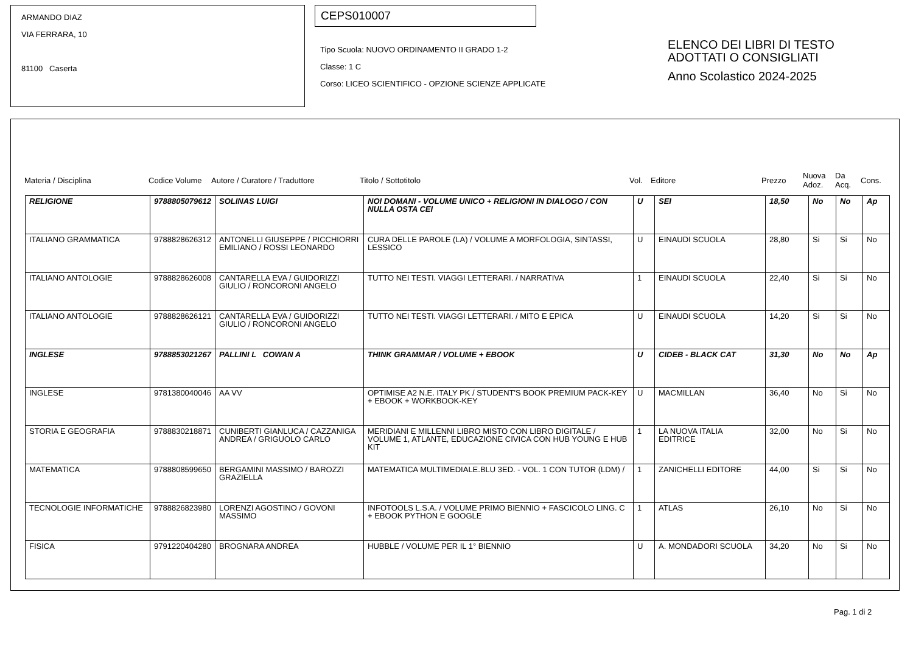ARMANDO DIAZ
VIA FERRARA, 10
81100 Caserta
CEPS010007
Tipo Scuola: NUOVO ORDINAMENTO II GRADO 1-2
Classe: 1 C
Corso: LICEO SCIENTIFICO - OPZIONE SCIENZE APPLICATE
ELENCO DEI LIBRI DI TESTO
ADOTTATI O CONSIGLIATI
Anno Scolastico 2024-2025
Materia / Disciplina Codice Volume Autore / Curatore / Traduttore Titolo / Sottotitolo Vol. Editore Prezzo Nuova Adoz. Da Acq. Cons.
| RELIGIONE | 9788805079612 | SOLINAS LUIGI | NOI DOMANI - VOLUME UNICO + RELIGIONI IN DIALOGO / CON NULLA OSTA CEI | U | SEI | 18,50 | No | No | Ap |
| ITALIANO GRAMMATICA | 9788828626312 | ANTONELLI GIUSEPPE / PICCHIORRI EMILIANO / ROSSI LEONARDO | CURA DELLE PAROLE (LA) / VOLUME A MORFOLOGIA, SINTASSI, LESSICO | U | EINAUDI SCUOLA | 28,80 | Si | Si | No |
| ITALIANO ANTOLOGIE | 9788828626008 | CANTARELLA EVA / GUIDORIZZI GIULIO / RONCORONI ANGELO | TUTTO NEI TESTI. VIAGGI LETTERARI. / NARRATIVA | 1 | EINAUDI SCUOLA | 22,40 | Si | Si | No |
| ITALIANO ANTOLOGIE | 9788828626121 | CANTARELLA EVA / GUIDORIZZI GIULIO / RONCORONI ANGELO | TUTTO NEI TESTI. VIAGGI LETTERARI. / MITO E EPICA | U | EINAUDI SCUOLA | 14,20 | Si | Si | No |
| INGLESE | 9788853021267 | PALLINI L COWAN A | THINK GRAMMAR / VOLUME + EBOOK | U | CIDEB - BLACK CAT | 31,30 | No | No | Ap |
| INGLESE | 9781380040046 | AA VV | OPTIMISE A2 N.E. ITALY PK / STUDENT'S BOOK PREMIUM PACK-KEY + EBOOK + WORKBOOK-KEY | U | MACMILLAN | 36,40 | No | Si | No |
| STORIA E GEOGRAFIA | 9788830218871 | CUNIBERTI GIANLUCA / CAZZANIGA ANDREA / GRIGUOLO CARLO | MERIDIANI E MILLENNI LIBRO MISTO CON LIBRO DIGITALE / VOLUME 1, ATLANTE, EDUCAZIONE CIVICA CON HUB YOUNG E HUB KIT | 1 | LA NUOVA ITALIA EDITRICE | 32,00 | No | Si | No |
| MATEMATICA | 9788808599650 | BERGAMINI MASSIMO / BAROZZI GRAZIELLA | MATEMATICA MULTIMEDIALE.BLU 3ED. - VOL. 1 CON TUTOR (LDM) / | 1 | ZANICHELLI EDITORE | 44,00 | Si | Si | No |
| TECNOLOGIE INFORMATICHE | 9788826823980 | LORENZI AGOSTINO / GOVONI MASSIMO | INFOTOOLS L.S.A. / VOLUME PRIMO BIENNIO + FASCICOLO LING. C + EBOOK PYTHON E GOOGLE | 1 | ATLAS | 26,10 | No | Si | No |
| FISICA | 9791220404280 | BROGNARA ANDREA | HUBBLE / VOLUME PER IL 1° BIENNIO | U | A. MONDADORI SCUOLA | 34,20 | No | Si | No |
Pag. 1 di 2